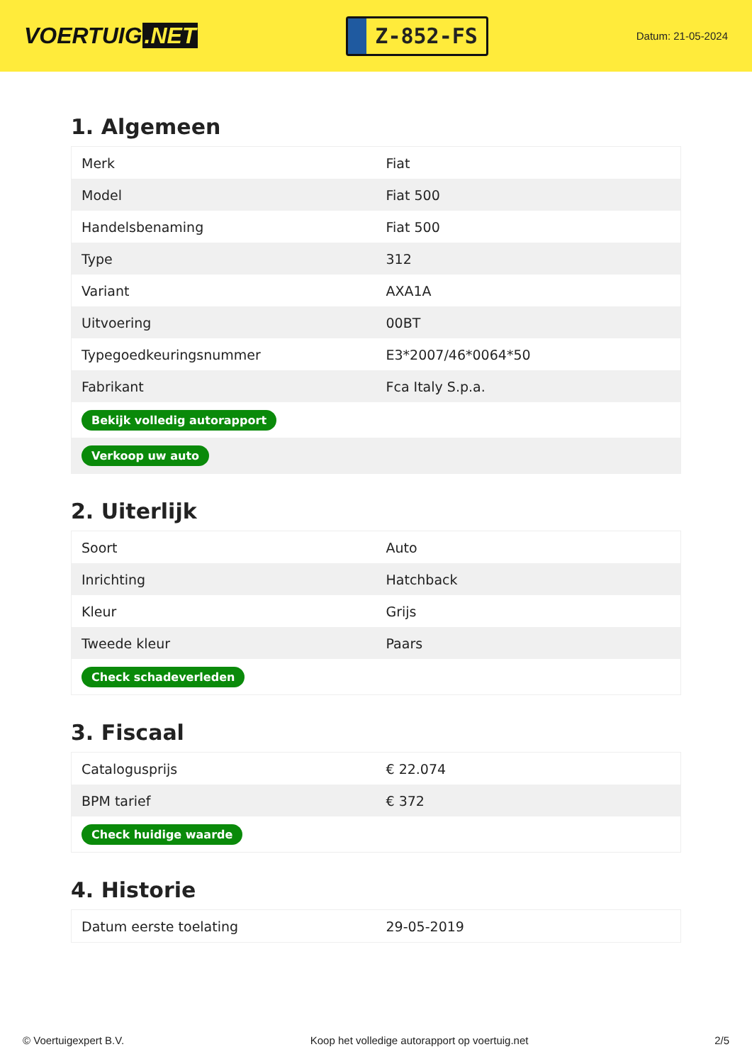VOERTUIG.NET
Z-852-FS
Datum: 21-05-2024
1. Algemeen
| Merk | Fiat |
| Model | Fiat 500 |
| Handelsbenaming | Fiat 500 |
| Type | 312 |
| Variant | AXA1A |
| Uitvoering | 00BT |
| Typegoedkeuringsnummer | E3*2007/46*0064*50 |
| Fabrikant | Fca Italy S.p.a. |
| Bekijk volledig autorapport | |
| Verkoop uw auto | |
2. Uiterlijk
| Soort | Auto |
| Inrichting | Hatchback |
| Kleur | Grijs |
| Tweede kleur | Paars |
| Check schadeverleden | |
3. Fiscaal
| Catalogusprijs | € 22.074 |
| BPM tarief | € 372 |
| Check huidige waarde | |
4. Historie
| Datum eerste toelating | 29-05-2019 |
© Voertuigexpert B.V. Koop het volledige autorapport op voertuig.net 2/5